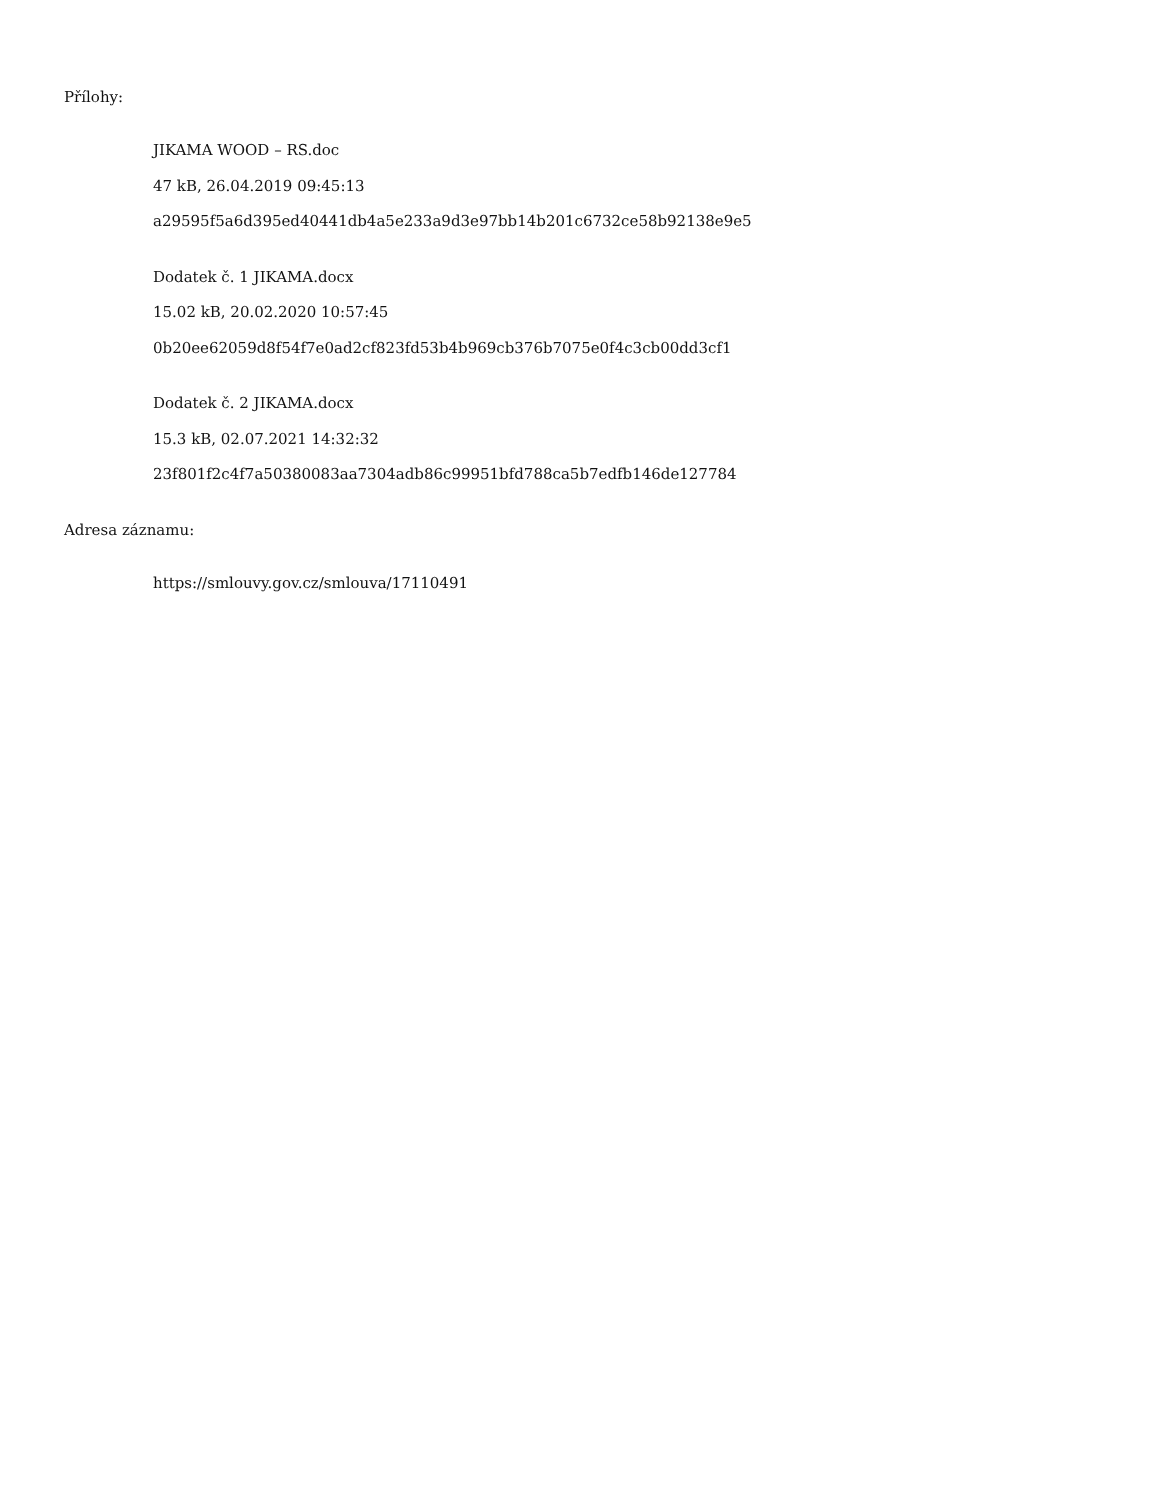Přílohy:
JIKAMA WOOD – RS.doc
47 kB, 26.04.2019 09:45:13
a29595f5a6d395ed40441db4a5e233a9d3e97bb14b201c6732ce58b92138e9e5
Dodatek č. 1 JIKAMA.docx
15.02 kB, 20.02.2020 10:57:45
0b20ee62059d8f54f7e0ad2cf823fd53b4b969cb376b7075e0f4c3cb00dd3cf1
Dodatek č. 2 JIKAMA.docx
15.3 kB, 02.07.2021 14:32:32
23f801f2c4f7a50380083aa7304adb86c99951bfd788ca5b7edfb146de127784
Adresa záznamu:
https://smlouvy.gov.cz/smlouva/17110491